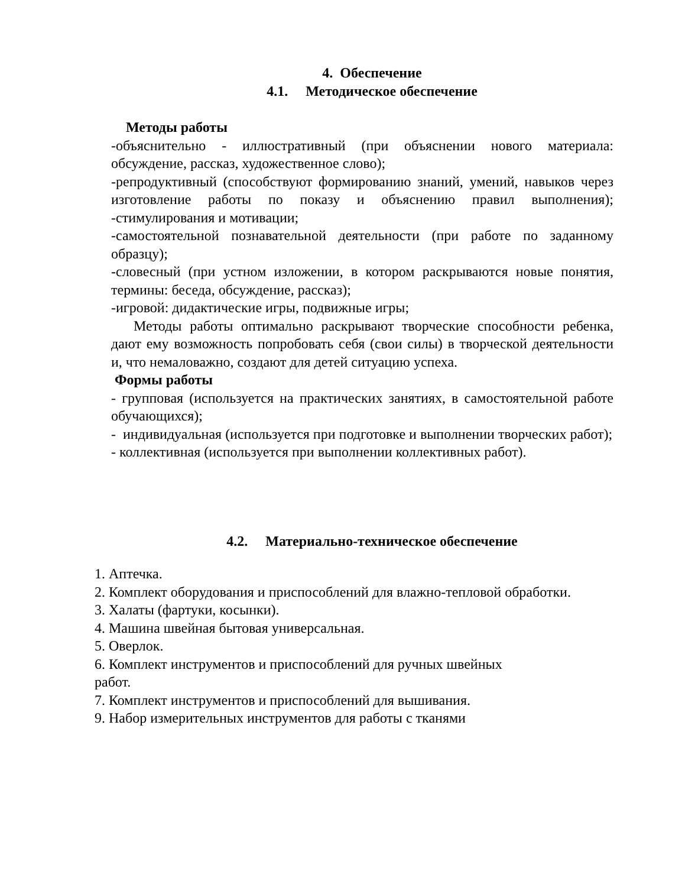4. Обеспечение
4.1. Методическое обеспечение
Методы работы
-объяснительно - иллюстративный (при объяснении нового материала: обсуждение, рассказ, художественное слово);
-репродуктивный (способствуют формированию знаний, умений, навыков через изготовление работы по показу и объяснению правил выполнения); -стимулирования и мотивации;
-самостоятельной познавательной деятельности (при работе по заданному образцу);
-словесный (при устном изложении, в котором раскрываются новые понятия, термины: беседа, обсуждение, рассказ);
-игровой: дидактические игры, подвижные игры;
Методы работы оптимально раскрывают творческие способности ребенка, дают ему возможность попробовать себя (свои силы) в творческой деятельности и, что немаловажно, создают для детей ситуацию успеха.
Формы работы
- групповая (используется на практических занятиях, в самостоятельной работе обучающихся);
- индивидуальная (используется при подготовке и выполнении творческих работ);
- коллективная (используется при выполнении коллективных работ).
4.2. Материально-техническое обеспечение
1. Аптечка.
2. Комплект оборудования и приспособлений для влажно-тепловой обработки.
3. Халаты (фартуки, косынки).
4. Машина швейная бытовая универсальная.
5. Оверлок.
6. Комплект инструментов и приспособлений для ручных швейных
работ.
7. Комплект инструментов и приспособлений для вышивания.
9. Набор измерительных инструментов для работы с тканями